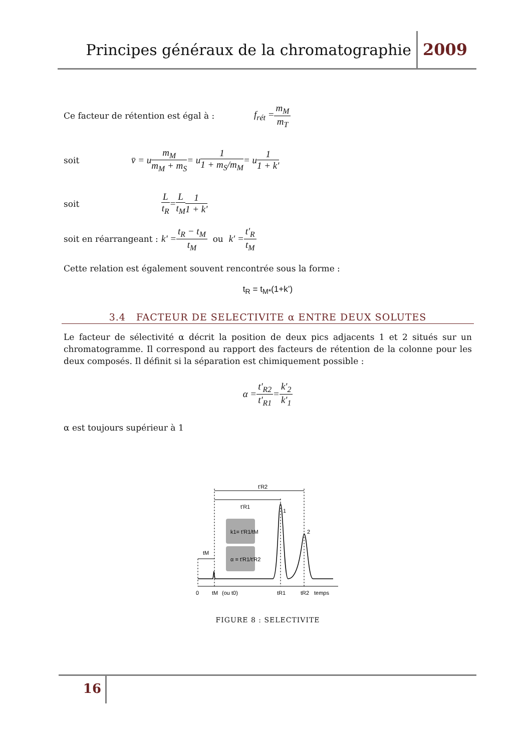Principes généraux de la chromatographie 2009
Ce facteur de rétention est égal à : f<sub>rét</sub> = m<sub>M</sub> m<sub>T</sub>
soit v̄ = u m<sub>M</sub> m<sub>M</sub> + m<sub>S</sub> = u 1 1 + m<sub>S</sub>/m<sub>M</sub> = u 1 1 + k'
soit L t<sub>R</sub> = L t<sub>M</sub> 1 1 + k'
soit en réarrangeant : k' = t<sub>R</sub> − t<sub>M</sub> t<sub>M</sub> ou k' = t'<sub>R</sub> t<sub>M</sub>
Cette relation est également souvent rencontrée sous la forme :
t<sub>R</sub> = t<sub>M*</sub>(1+k’)
3.4 FACTEUR DE SELECTIVITE α ENTRE DEUX SOLUTES
Le facteur de sélectivité α décrit la position de deux pics adjacents 1 et 2 situés sur un chromatogramme. Il correspond au rapport des facteurs de rétention de la colonne pour les deux composés. Il définit si la séparation est chimiquement possible :
α = t'<sub>R2</sub> t'<sub>R1</sub> = k'<sub>2</sub> k'<sub>1</sub>
α est toujours supérieur à 1
k1= t'R1/tM
α = t'R1/t'R2
t'R2
t'R1
tM
1
2
0
tM
(ou t0)
tR1
tR2
temps
FIGURE 8 : SELECTIVITE
16